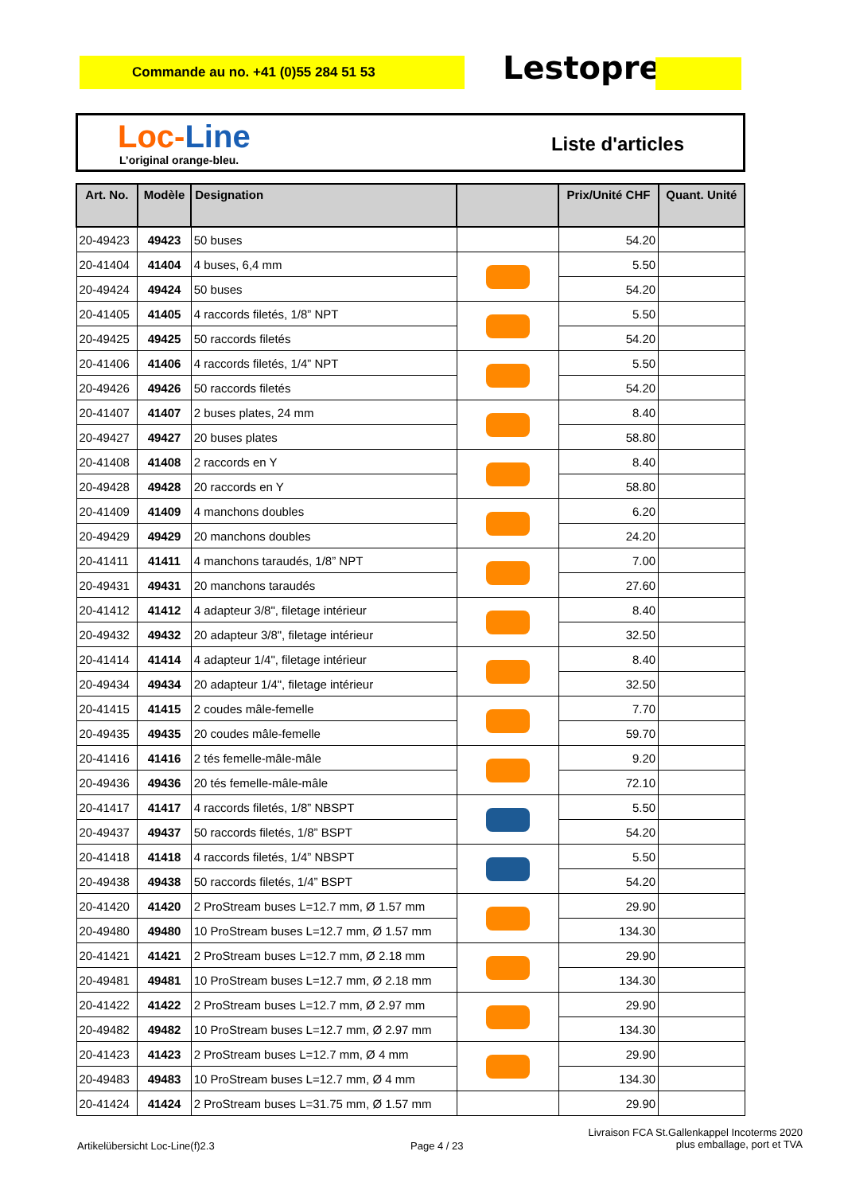Commande au no. +41 (0)55 284 51 53 Lestoprex
Loc-Line
L’original orange-bleu.
Liste d'articles
| Art. No. | Modèle | Designation | | Prix/Unité CHF | Quant. Unité |
| --- | --- | --- | --- | --- | --- |
| 20-49423 | 49423 | 50 buses | | 54.20 | |
| 20-41404 | 41404 | 4 buses, 6,4 mm | | 5.50 | |
| 20-49424 | 49424 | 50 buses | | 54.20 | |
| 20-41405 | 41405 | 4 raccords filetés, 1/8” NPT | | 5.50 | |
| 20-49425 | 49425 | 50 raccords filetés | | 54.20 | |
| 20-41406 | 41406 | 4 raccords filetés, 1/4” NPT | | 5.50 | |
| 20-49426 | 49426 | 50 raccords filetés | | 54.20 | |
| 20-41407 | 41407 | 2 buses plates, 24 mm | | 8.40 | |
| 20-49427 | 49427 | 20 buses plates | | 58.80 | |
| 20-41408 | 41408 | 2 raccords en Y | | 8.40 | |
| 20-49428 | 49428 | 20 raccords en Y | | 58.80 | |
| 20-41409 | 41409 | 4 manchons doubles | | 6.20 | |
| 20-49429 | 49429 | 20 manchons doubles | | 24.20 | |
| 20-41411 | 41411 | 4 manchons taraudés, 1/8” NPT | | 7.00 | |
| 20-49431 | 49431 | 20 manchons taraudés | | 27.60 | |
| 20-41412 | 41412 | 4 adapteur 3/8", filetage intérieur | | 8.40 | |
| 20-49432 | 49432 | 20 adapteur 3/8", filetage intérieur | | 32.50 | |
| 20-41414 | 41414 | 4 adapteur 1/4", filetage intérieur | | 8.40 | |
| 20-49434 | 49434 | 20 adapteur 1/4", filetage intérieur | | 32.50 | |
| 20-41415 | 41415 | 2 coudes mâle-femelle | | 7.70 | |
| 20-49435 | 49435 | 20 coudes mâle-femelle | | 59.70 | |
| 20-41416 | 41416 | 2 tés femelle-mâle-mâle | | 9.20 | |
| 20-49436 | 49436 | 20 tés femelle-mâle-mâle | | 72.10 | |
| 20-41417 | 41417 | 4 raccords filetés, 1/8” NBSPT | | 5.50 | |
| 20-49437 | 49437 | 50 raccords filetés, 1/8” BSPT | | 54.20 | |
| 20-41418 | 41418 | 4 raccords filetés, 1/4” NBSPT | | 5.50 | |
| 20-49438 | 49438 | 50 raccords filetés, 1/4” BSPT | | 54.20 | |
| 20-41420 | 41420 | 2 ProStream buses L=12.7 mm, Ø 1.57 mm | | 29.90 | |
| 20-49480 | 49480 | 10 ProStream buses L=12.7 mm, Ø 1.57 mm | | 134.30 | |
| 20-41421 | 41421 | 2 ProStream buses L=12.7 mm, Ø 2.18 mm | | 29.90 | |
| 20-49481 | 49481 | 10 ProStream buses L=12.7 mm, Ø 2.18 mm | | 134.30 | |
| 20-41422 | 41422 | 2 ProStream buses L=12.7 mm, Ø 2.97 mm | | 29.90 | |
| 20-49482 | 49482 | 10 ProStream buses L=12.7 mm, Ø 2.97 mm | | 134.30 | |
| 20-41423 | 41423 | 2 ProStream buses L=12.7 mm, Ø 4 mm | | 29.90 | |
| 20-49483 | 49483 | 10 ProStream buses L=12.7 mm, Ø 4 mm | | 134.30 | |
| 20-41424 | 41424 | 2 ProStream buses L=31.75 mm, Ø 1.57 mm | | 29.90 | |
Artikelübersicht Loc-Line(f)2.3
Page 4 / 23
Livraison FCA St.Gallenkappel Incoterms 2020
plus emballage, port et TVA